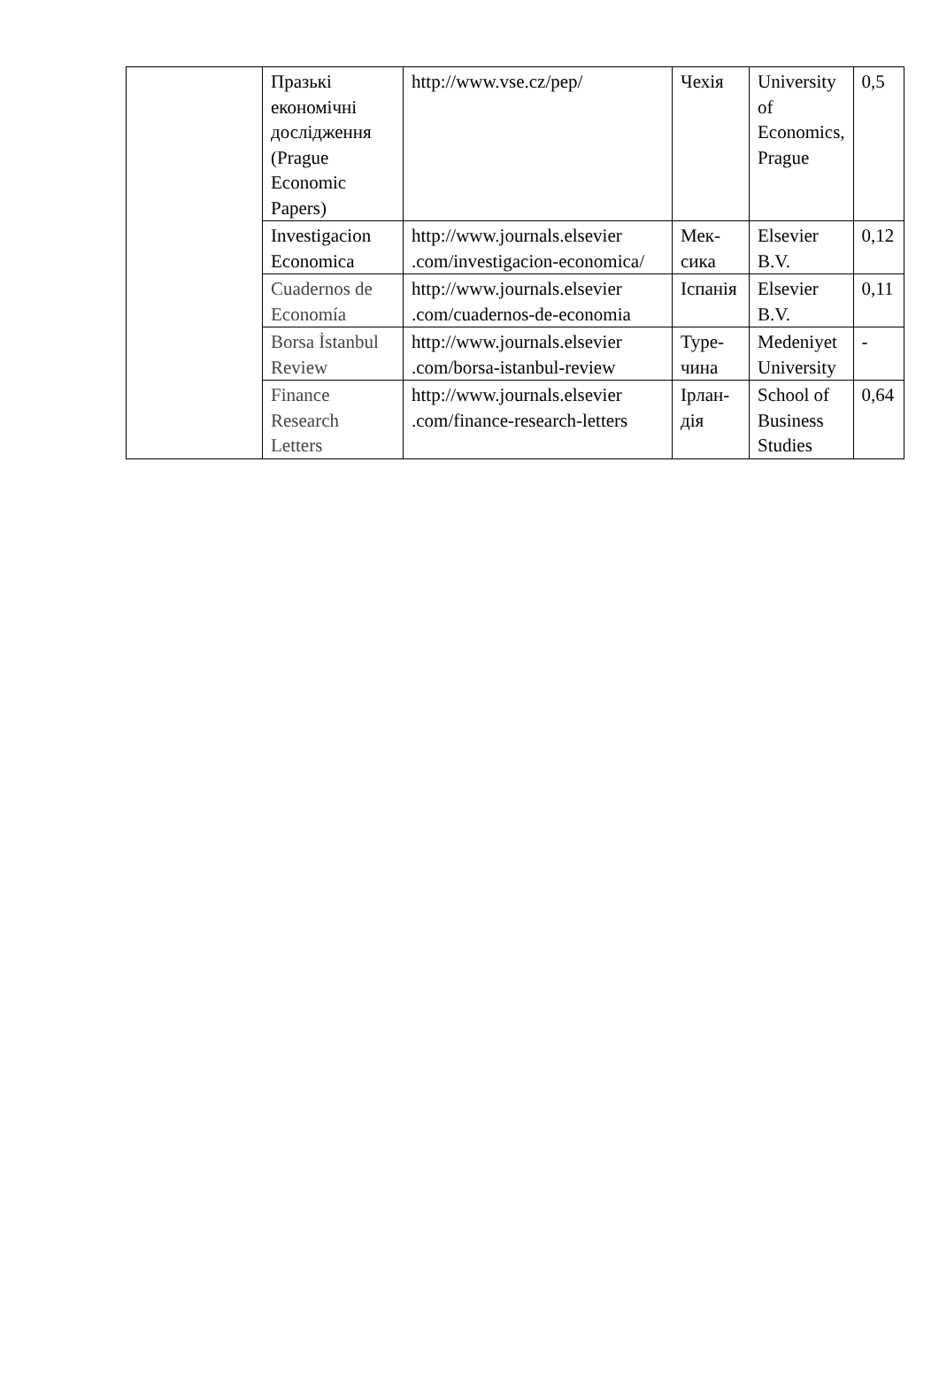| | Празькі економічні дослідження (Prague Economic Papers) | http://www.vse.cz/pep/ | Чехія | University of Economics, Prague | 0,5 |
| | Investigacion Economica | http://www.journals.elsevier .com/investigacion-economica/ | Мек-сика | Elsevier B.V. | 0,12 |
| | Cuadernos de Economía | http://www.journals.elsevier .com/cuadernos-de-economia | Іспанія | Elsevier B.V. | 0,11 |
| | Borsa İstanbul Review | http://www.journals.elsevier .com/borsa-istanbul-review | Туре-чина | Medeniyet University | - |
| | Finance Research Letters | http://www.journals.elsevier .com/finance-research-letters | Ірлан-дія | School of Business Studies | 0,64 |